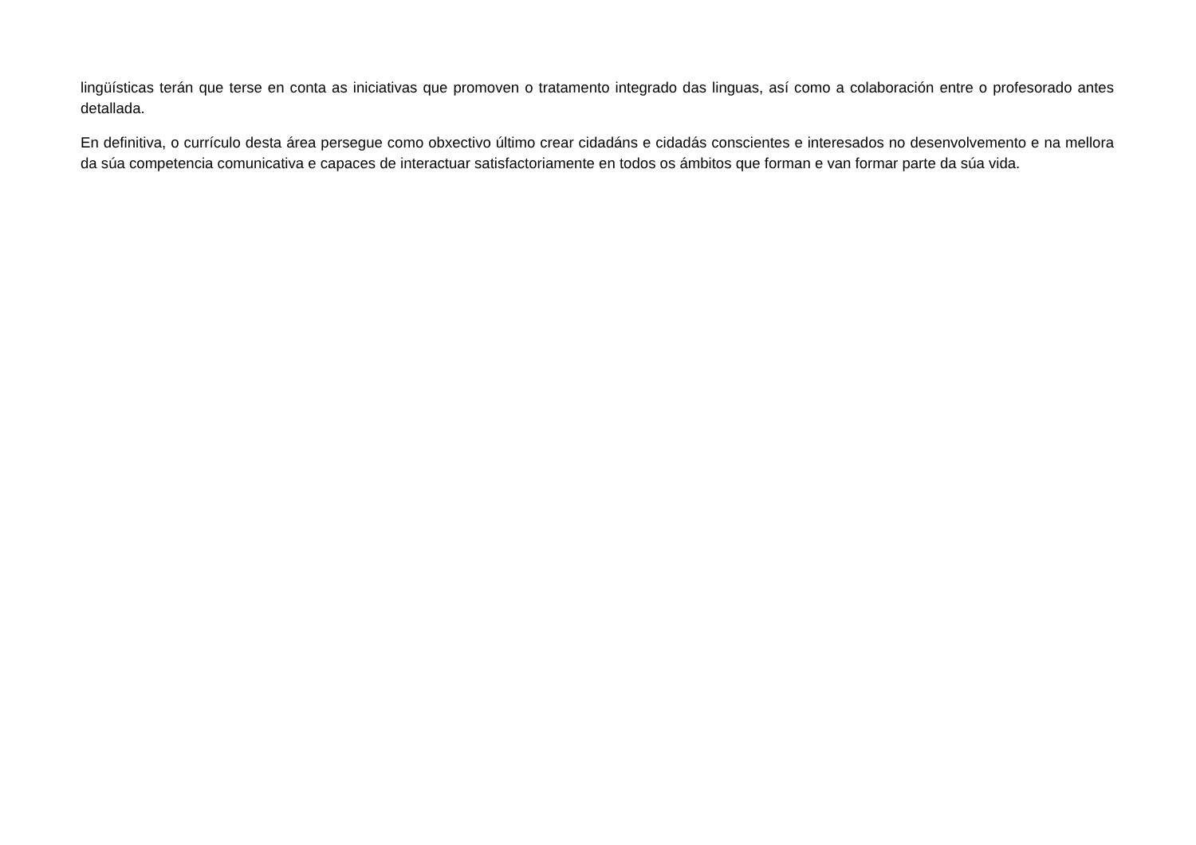lingüísticas terán que terse en conta as iniciativas que promoven o tratamento integrado das linguas, así como a colaboración entre o profesorado antes detallada.
En definitiva, o currículo desta área persegue como obxectivo último crear cidadáns e cidadás conscientes e interesados no desenvolvemento e na mellora da súa competencia comunicativa e capaces de interactuar satisfactoriamente en todos os ámbitos que forman e van formar parte da súa vida.